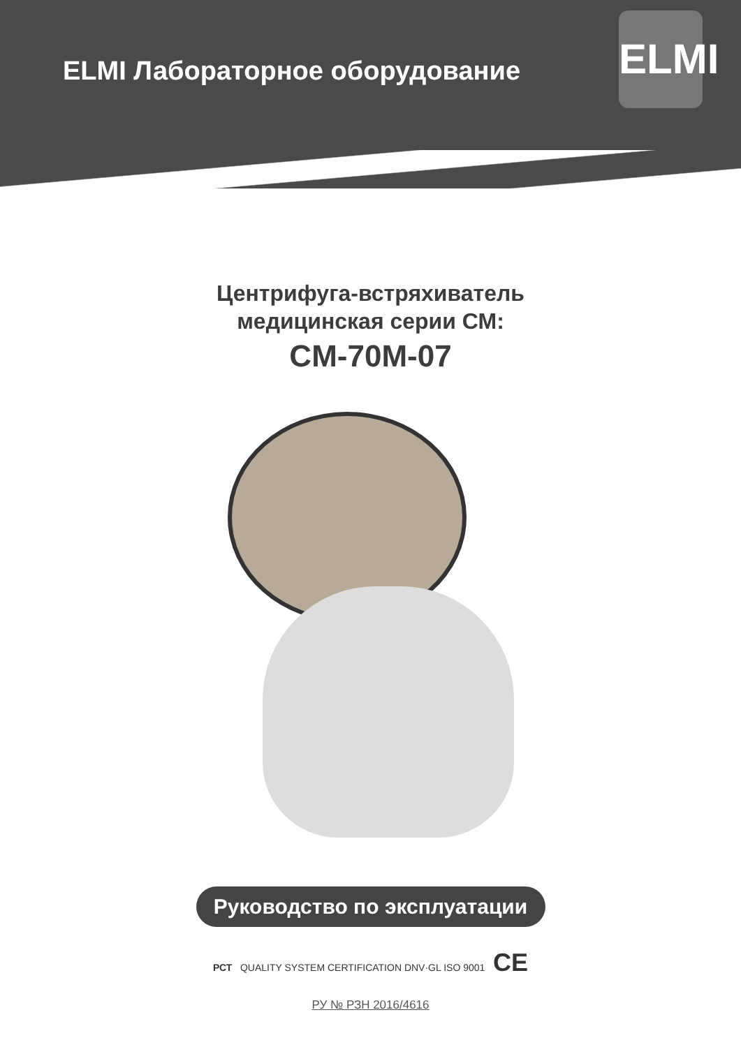ELMI Лабораторное оборудование
ELMI
Центрифуга-встряхиватель
медицинская серии СМ:
CM-70M-07
Руководство по эксплуатации
РСТ QUALITY SYSTEM CERTIFICATION DNV·GL ISO 9001 CE
РУ № РЗН 2016/4616